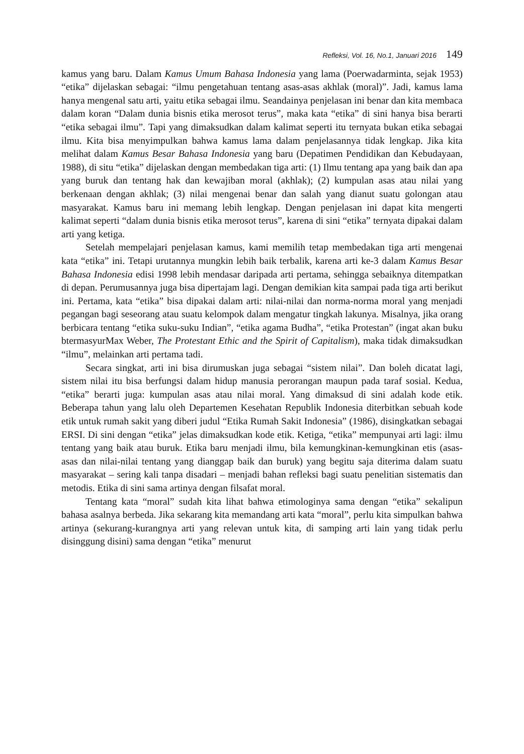Refleksi, Vol. 16, No.1, Januari 2016 149
kamus yang baru. Dalam Kamus Umum Bahasa Indonesia yang lama (Poerwadarminta, sejak 1953) “etika” dijelaskan sebagai: “ilmu pengetahuan tentang asas-asas akhlak (moral)”. Jadi, kamus lama hanya mengenal satu arti, yaitu etika sebagai ilmu. Seandainya penjelasan ini benar dan kita membaca dalam koran “Dalam dunia bisnis etika merosot terus”, maka kata “etika” di sini hanya bisa berarti “etika sebagai ilmu”. Tapi yang dimaksudkan dalam kalimat seperti itu ternyata bukan etika sebagai ilmu. Kita bisa menyimpulkan bahwa kamus lama dalam penjelasannya tidak lengkap. Jika kita melihat dalam Kamus Besar Bahasa Indonesia yang baru (Depatimen Pendidikan dan Kebudayaan, 1988), di situ “etika” dijelaskan dengan membedakan tiga arti: (1) Ilmu tentang apa yang baik dan apa yang buruk dan tentang hak dan kewajiban moral (akhlak); (2) kumpulan asas atau nilai yang berkenaan dengan akhlak; (3) nilai mengenai benar dan salah yang dianut suatu golongan atau masyarakat. Kamus baru ini memang lebih lengkap. Dengan penjelasan ini dapat kita mengerti kalimat seperti “dalam dunia bisnis etika merosot terus”, karena di sini “etika” ternyata dipakai dalam arti yang ketiga.
Setelah mempelajari penjelasan kamus, kami memilih tetap membedakan tiga arti mengenai kata “etika” ini. Tetapi urutannya mungkin lebih baik terbalik, karena arti ke-3 dalam Kamus Besar Bahasa Indonesia edisi 1998 lebih mendasar daripada arti pertama, sehingga sebaiknya ditempatkan di depan. Perumusannya juga bisa dipertajam lagi. Dengan demikian kita sampai pada tiga arti berikut ini. Pertama, kata “etika” bisa dipakai dalam arti: nilai-nilai dan norma-norma moral yang menjadi pegangan bagi seseorang atau suatu kelompok dalam mengatur tingkah lakunya. Misalnya, jika orang berbicara tentang “etika suku-suku Indian”, “etika agama Budha”, “etika Protestan” (ingat akan buku btermasyurMax Weber, The Protestant Ethic and the Spirit of Capitalism), maka tidak dimaksudkan “ilmu”, melainkan arti pertama tadi.
Secara singkat, arti ini bisa dirumuskan juga sebagai “sistem nilai”. Dan boleh dicatat lagi, sistem nilai itu bisa berfungsi dalam hidup manusia perorangan maupun pada taraf sosial. Kedua, “etika” berarti juga: kumpulan asas atau nilai moral. Yang dimaksud di sini adalah kode etik. Beberapa tahun yang lalu oleh Departemen Kesehatan Republik Indonesia diterbitkan sebuah kode etik untuk rumah sakit yang diberi judul “Etika Rumah Sakit Indonesia” (1986), disingkatkan sebagai ERSI. Di sini dengan “etika” jelas dimaksudkan kode etik. Ketiga, “etika” mempunyai arti lagi: ilmu tentang yang baik atau buruk. Etika baru menjadi ilmu, bila kemungkinan-kemungkinan etis (asas-asas dan nilai-nilai tentang yang dianggap baik dan buruk) yang begitu saja diterima dalam suatu masyarakat – sering kali tanpa disadari – menjadi bahan refleksi bagi suatu penelitian sistematis dan metodis. Etika di sini sama artinya dengan filsafat moral.
Tentang kata “moral” sudah kita lihat bahwa etimologinya sama dengan “etika” sekalipun bahasa asalnya berbeda. Jika sekarang kita memandang arti kata “moral”, perlu kita simpulkan bahwa artinya (sekurang-kurangnya arti yang relevan untuk kita, di samping arti lain yang tidak perlu disinggung disini) sama dengan “etika” menurut